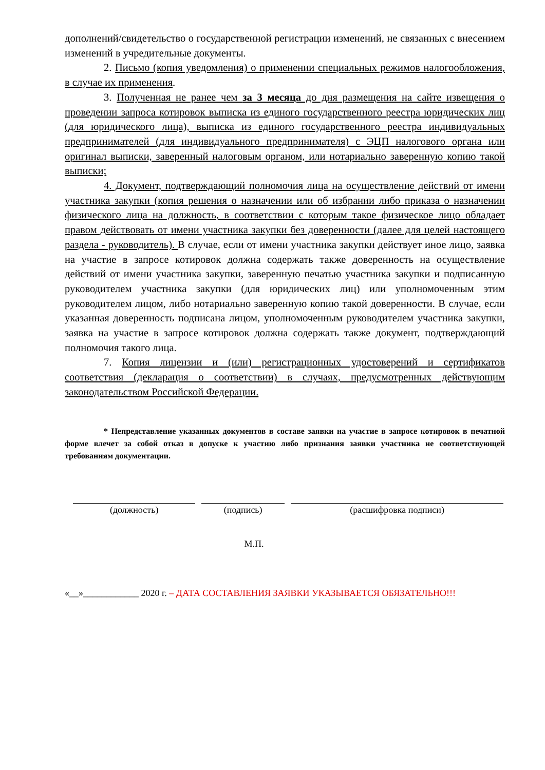дополнений/свидетельство о государственной регистрации изменений, не связанных с внесением изменений в учредительные документы.
2. Письмо (копия уведомления) о применении специальных режимов налогообложения, в случае их применения.
3. Полученная не ранее чем за 3 месяца до дня размещения на сайте извещения о проведении запроса котировок выписка из единого государственного реестра юридических лиц (для юридического лица), выписка из единого государственного реестра индивидуальных предпринимателей (для индивидуального предпринимателя) с ЭЦП налогового органа или оригинал выписки, заверенный налоговым органом, или нотариально заверенную копию такой выписки;
4. Документ, подтверждающий полномочия лица на осуществление действий от имени участника закупки (копия решения о назначении или об избрании либо приказа о назначении физического лица на должность, в соответствии с которым такое физическое лицо обладает правом действовать от имени участника закупки без доверенности (далее для целей настоящего раздела - руководитель). В случае, если от имени участника закупки действует иное лицо, заявка на участие в запросе котировок должна содержать также доверенность на осуществление действий от имени участника закупки, заверенную печатью участника закупки и подписанную руководителем участника закупки (для юридических лиц) или уполномоченным этим руководителем лицом, либо нотариально заверенную копию такой доверенности. В случае, если указанная доверенность подписана лицом, уполномоченным руководителем участника закупки, заявка на участие в запросе котировок должна содержать также документ, подтверждающий полномочия такого лица.
7. Копия лицензии и (или) регистрационных удостоверений и сертификатов соответствия (декларация о соответствии) в случаях, предусмотренных действующим законодательством Российской Федерации.
* Непредставление указанных документов в составе заявки на участие в запросе котировок в печатной форме влечет за собой отказ в допуске к участию либо признания заявки участника не соответствующей требованиям документации.
(должность) (подпись) (расшифровка подписи)
М.П.
«__»____________ 2020 г. – ДАТА СОСТАВЛЕНИЯ ЗАЯВКИ УКАЗЫВАЕТСЯ ОБЯЗАТЕЛЬНО!!!